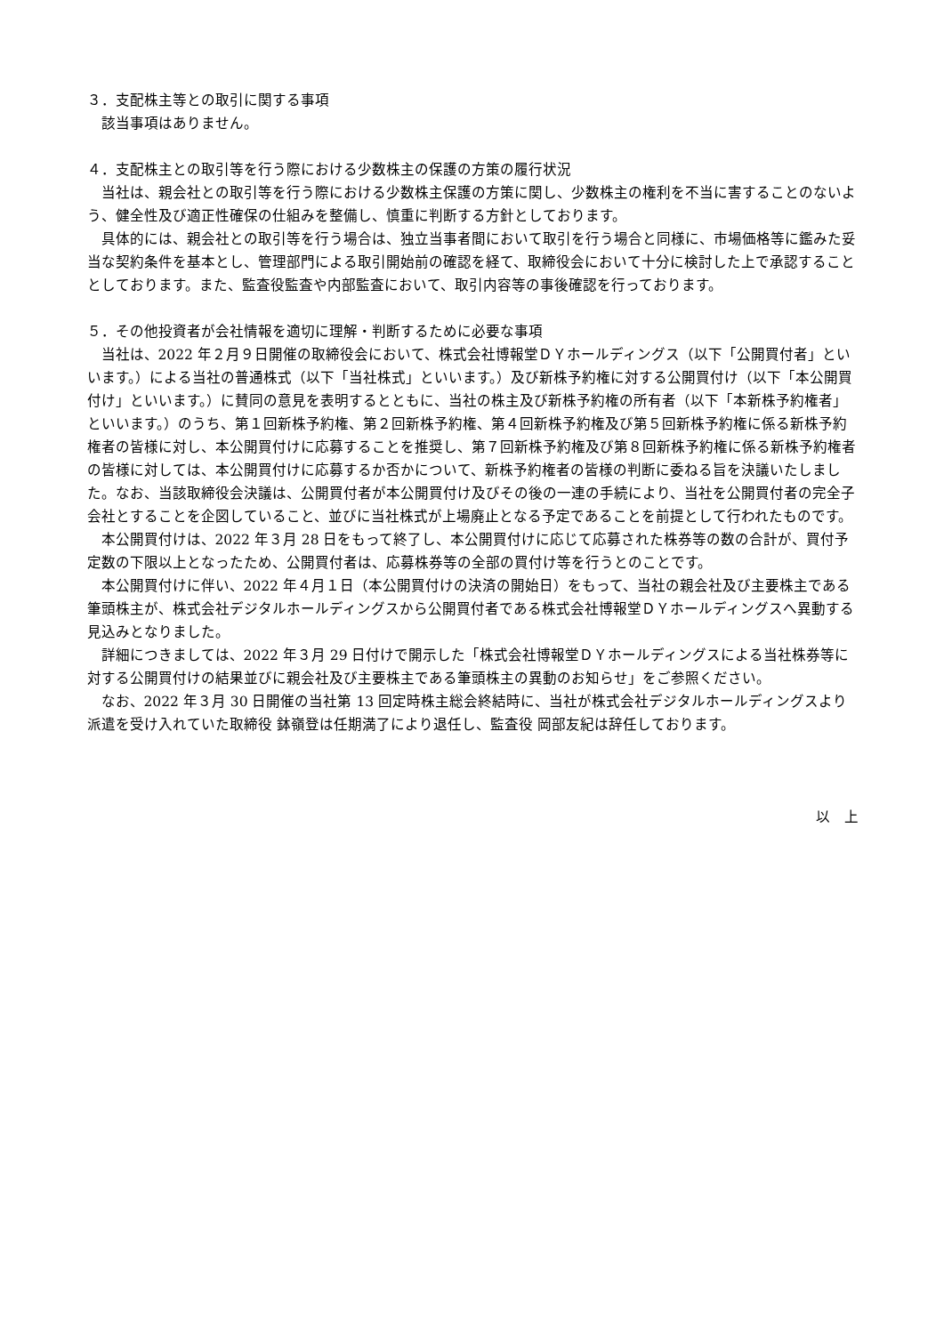３．支配株主等との取引に関する事項
該当事項はありません。
４．支配株主との取引等を行う際における少数株主の保護の方策の履行状況
当社は、親会社との取引等を行う際における少数株主保護の方策に関し、少数株主の権利を不当に害することのないよう、健全性及び適正性確保の仕組みを整備し、慎重に判断する方針としております。
具体的には、親会社との取引等を行う場合は、独立当事者間において取引を行う場合と同様に、市場価格等に鑑みた妥当な契約条件を基本とし、管理部門による取引開始前の確認を経て、取締役会において十分に検討した上で承認することとしております。また、監査役監査や内部監査において、取引内容等の事後確認を行っております。
５．その他投資者が会社情報を適切に理解・判断するために必要な事項
当社は、2022 年２月９日開催の取締役会において、株式会社博報堂ＤＹホールディングス（以下「公開買付者」といいます。）による当社の普通株式（以下「当社株式」といいます。）及び新株予約権に対する公開買付け（以下「本公開買付け」といいます。）に賛同の意見を表明するとともに、当社の株主及び新株予約権の所有者（以下「本新株予約権者」といいます。）のうち、第１回新株予約権、第２回新株予約権、第４回新株予約権及び第５回新株予約権に係る新株予約権者の皆様に対し、本公開買付けに応募することを推奨し、第７回新株予約権及び第８回新株予約権に係る新株予約権者の皆様に対しては、本公開買付けに応募するか否かについて、新株予約権者の皆様の判断に委ねる旨を決議いたしました。なお、当該取締役会決議は、公開買付者が本公開買付け及びその後の一連の手続により、当社を公開買付者の完全子会社とすることを企図していること、並びに当社株式が上場廃止となる予定であることを前提として行われたものです。
本公開買付けは、2022 年３月 28 日をもって終了し、本公開買付けに応じて応募された株券等の数の合計が、買付予定数の下限以上となったため、公開買付者は、応募株券等の全部の買付け等を行うとのことです。
本公開買付けに伴い、2022 年４月１日（本公開買付けの決済の開始日）をもって、当社の親会社及び主要株主である筆頭株主が、株式会社デジタルホールディングスから公開買付者である株式会社博報堂ＤＹホールディングスへ異動する見込みとなりました。
詳細につきましては、2022 年３月 29 日付けで開示した「株式会社博報堂ＤＹホールディングスによる当社株券等に対する公開買付けの結果並びに親会社及び主要株主である筆頭株主の異動のお知らせ」をご参照ください。
なお、2022 年３月 30 日開催の当社第 13 回定時株主総会終結時に、当社が株式会社デジタルホールディングスより派遣を受け入れていた取締役 鉢嶺登は任期満了により退任し、監査役 岡部友紀は辞任しております。
以　上